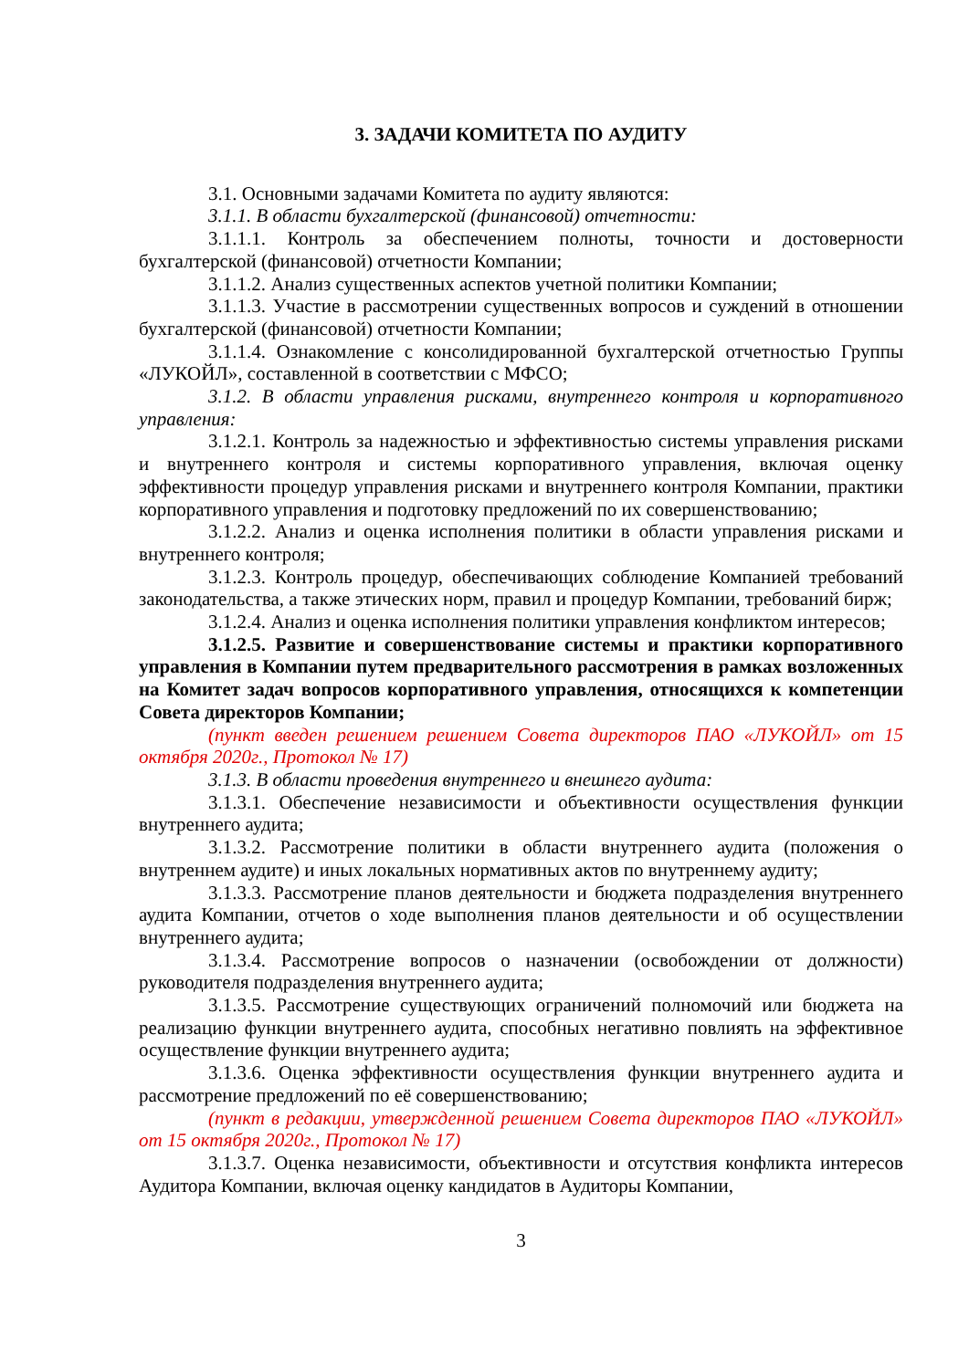3. ЗАДАЧИ КОМИТЕТА ПО АУДИТУ
3.1. Основными задачами Комитета по аудиту являются:
3.1.1. В области бухгалтерской (финансовой) отчетности:
3.1.1.1. Контроль за обеспечением полноты, точности и достоверности бухгалтерской (финансовой) отчетности Компании;
3.1.1.2. Анализ существенных аспектов учетной политики Компании;
3.1.1.3. Участие в рассмотрении существенных вопросов и суждений в отношении бухгалтерской (финансовой) отчетности Компании;
3.1.1.4. Ознакомление с консолидированной бухгалтерской отчетностью Группы «ЛУКОЙЛ», составленной в соответствии с МФСО;
3.1.2. В области управления рисками, внутреннего контроля и корпоративного управления:
3.1.2.1. Контроль за надежностью и эффективностью системы управления рисками и внутреннего контроля и системы корпоративного управления, включая оценку эффективности процедур управления рисками и внутреннего контроля Компании, практики корпоративного управления и подготовку предложений по их совершенствованию;
3.1.2.2. Анализ и оценка исполнения политики в области управления рисками и внутреннего контроля;
3.1.2.3. Контроль процедур, обеспечивающих соблюдение Компанией требований законодательства, а также этических норм, правил и процедур Компании, требований бирж;
3.1.2.4. Анализ и оценка исполнения политики управления конфликтом интересов;
3.1.2.5. Развитие и совершенствование системы и практики корпоративного управления в Компании путем предварительного рассмотрения в рамках возложенных на Комитет задач вопросов корпоративного управления, относящихся к компетенции Совета директоров Компании;
(пункт введен решением решением Совета директоров ПАО «ЛУКОЙЛ» от 15 октября 2020г., Протокол № 17)
3.1.3. В области проведения внутреннего и внешнего аудита:
3.1.3.1. Обеспечение независимости и объективности осуществления функции внутреннего аудита;
3.1.3.2. Рассмотрение политики в области внутреннего аудита (положения о внутреннем аудите) и иных локальных нормативных актов по внутреннему аудиту;
3.1.3.3. Рассмотрение планов деятельности и бюджета подразделения внутреннего аудита Компании, отчетов о ходе выполнения планов деятельности и об осуществлении внутреннего аудита;
3.1.3.4. Рассмотрение вопросов о назначении (освобождении от должности) руководителя подразделения внутреннего аудита;
3.1.3.5. Рассмотрение существующих ограничений полномочий или бюджета на реализацию функции внутреннего аудита, способных негативно повлиять на эффективное осуществление функции внутреннего аудита;
3.1.3.6. Оценка эффективности осуществления функции внутреннего аудита и рассмотрение предложений по её совершенствованию;
(пункт в редакции, утвержденной решением Совета директоров ПАО «ЛУКОЙЛ» от 15 октября 2020г., Протокол № 17)
3.1.3.7. Оценка независимости, объективности и отсутствия конфликта интересов Аудитора Компании, включая оценку кандидатов в Аудиторы Компании,
3